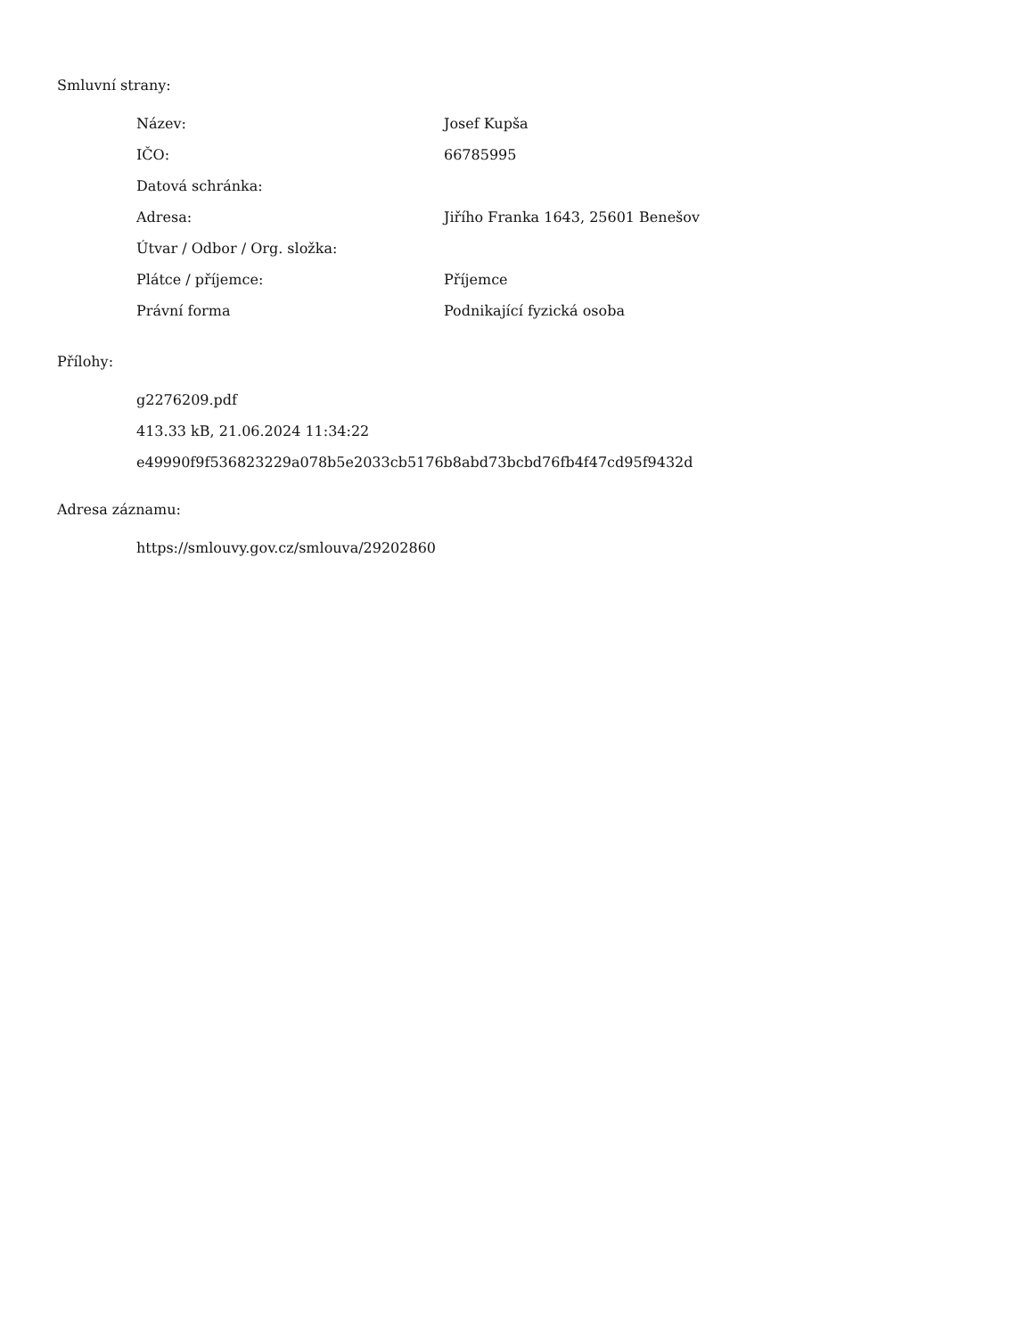Smluvní strany:
| Název: | Josef Kupša |
| IČO: | 66785995 |
| Datová schránka: | |
| Adresa: | Jiřího Franka 1643, 25601 Benešov |
| Útvar / Odbor / Org. složka: | |
| Plátce / příjemce: | Příjemce |
| Právní forma | Podnikající fyzická osoba |
Přílohy:
g2276209.pdf
413.33 kB, 21.06.2024 11:34:22
e49990f9f536823229a078b5e2033cb5176b8abd73bcbd76fb4f47cd95f9432d
Adresa záznamu:
https://smlouvy.gov.cz/smlouva/29202860